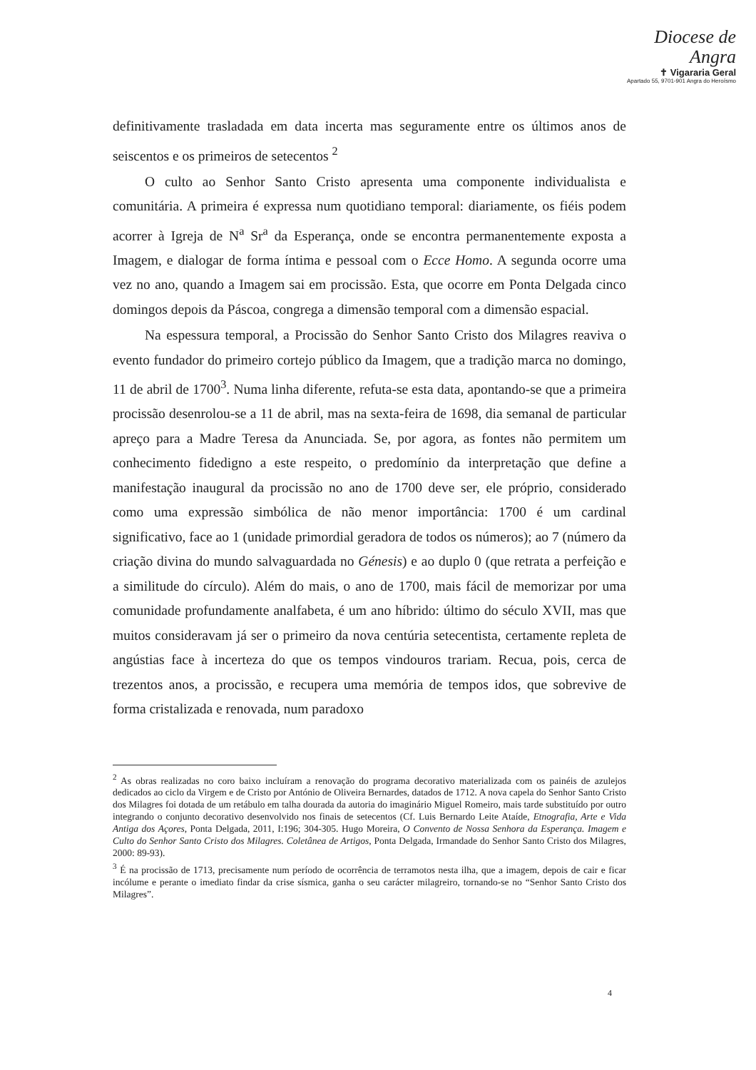Diocese de
Angra
✝ Vigararia Geral
Apartado 55, 9701-901 Angra do Heroísmo
definitivamente trasladada em data incerta mas seguramente entre os últimos anos de seiscentos e os primeiros de setecentos <sup>2</sup>
O culto ao Senhor Santo Cristo apresenta uma componente individualista e comunitária. A primeira é expressa num quotidiano temporal: diariamente, os fiéis podem acorrer à Igreja de N<sup>a</sup> Sr<sup>a</sup> da Esperança, onde se encontra permanentemente exposta a Imagem, e dialogar de forma íntima e pessoal com o Ecce Homo. A segunda ocorre uma vez no ano, quando a Imagem sai em procissão. Esta, que ocorre em Ponta Delgada cinco domingos depois da Páscoa, congrega a dimensão temporal com a dimensão espacial.
Na espessura temporal, a Procissão do Senhor Santo Cristo dos Milagres reaviva o evento fundador do primeiro cortejo público da Imagem, que a tradição marca no domingo, 11 de abril de 1700<sup>3</sup>. Numa linha diferente, refuta-se esta data, apontando-se que a primeira procissão desenrolou-se a 11 de abril, mas na sexta-feira de 1698, dia semanal de particular apreço para a Madre Teresa da Anunciada. Se, por agora, as fontes não permitem um conhecimento fidedigno a este respeito, o predomínio da interpretação que define a manifestação inaugural da procissão no ano de 1700 deve ser, ele próprio, considerado como uma expressão simbólica de não menor importância: 1700 é um cardinal significativo, face ao 1 (unidade primordial geradora de todos os números); ao 7 (número da criação divina do mundo salvaguardada no Génesis) e ao duplo 0 (que retrata a perfeição e a similitude do círculo). Além do mais, o ano de 1700, mais fácil de memorizar por uma comunidade profundamente analfabeta, é um ano híbrido: último do século XVII, mas que muitos consideravam já ser o primeiro da nova centúria setecentista, certamente repleta de angústias face à incerteza do que os tempos vindouros trariam. Recua, pois, cerca de trezentos anos, a procissão, e recupera uma memória de tempos idos, que sobrevive de forma cristalizada e renovada, num paradoxo
<sup>2</sup> As obras realizadas no coro baixo incluíram a renovação do programa decorativo materializada com os painéis de azulejos dedicados ao ciclo da Virgem e de Cristo por António de Oliveira Bernardes, datados de 1712. A nova capela do Senhor Santo Cristo dos Milagres foi dotada de um retábulo em talha dourada da autoria do imaginário Miguel Romeiro, mais tarde substituído por outro integrando o conjunto decorativo desenvolvido nos finais de setecentos (Cf. Luis Bernardo Leite Ataíde, Etnografia, Arte e Vida Antiga dos Açores, Ponta Delgada, 2011, I:196; 304-305. Hugo Moreira, O Convento de Nossa Senhora da Esperança. Imagem e Culto do Senhor Santo Cristo dos Milagres. Coletânea de Artigos, Ponta Delgada, Irmandade do Senhor Santo Cristo dos Milagres, 2000: 89-93).
<sup>3</sup> É na procissão de 1713, precisamente num período de ocorrência de terramotos nesta ilha, que a imagem, depois de cair e ficar incólume e perante o imediato findar da crise sísmica, ganha o seu carácter milagreiro, tornando-se no “Senhor Santo Cristo dos Milagres”.
4